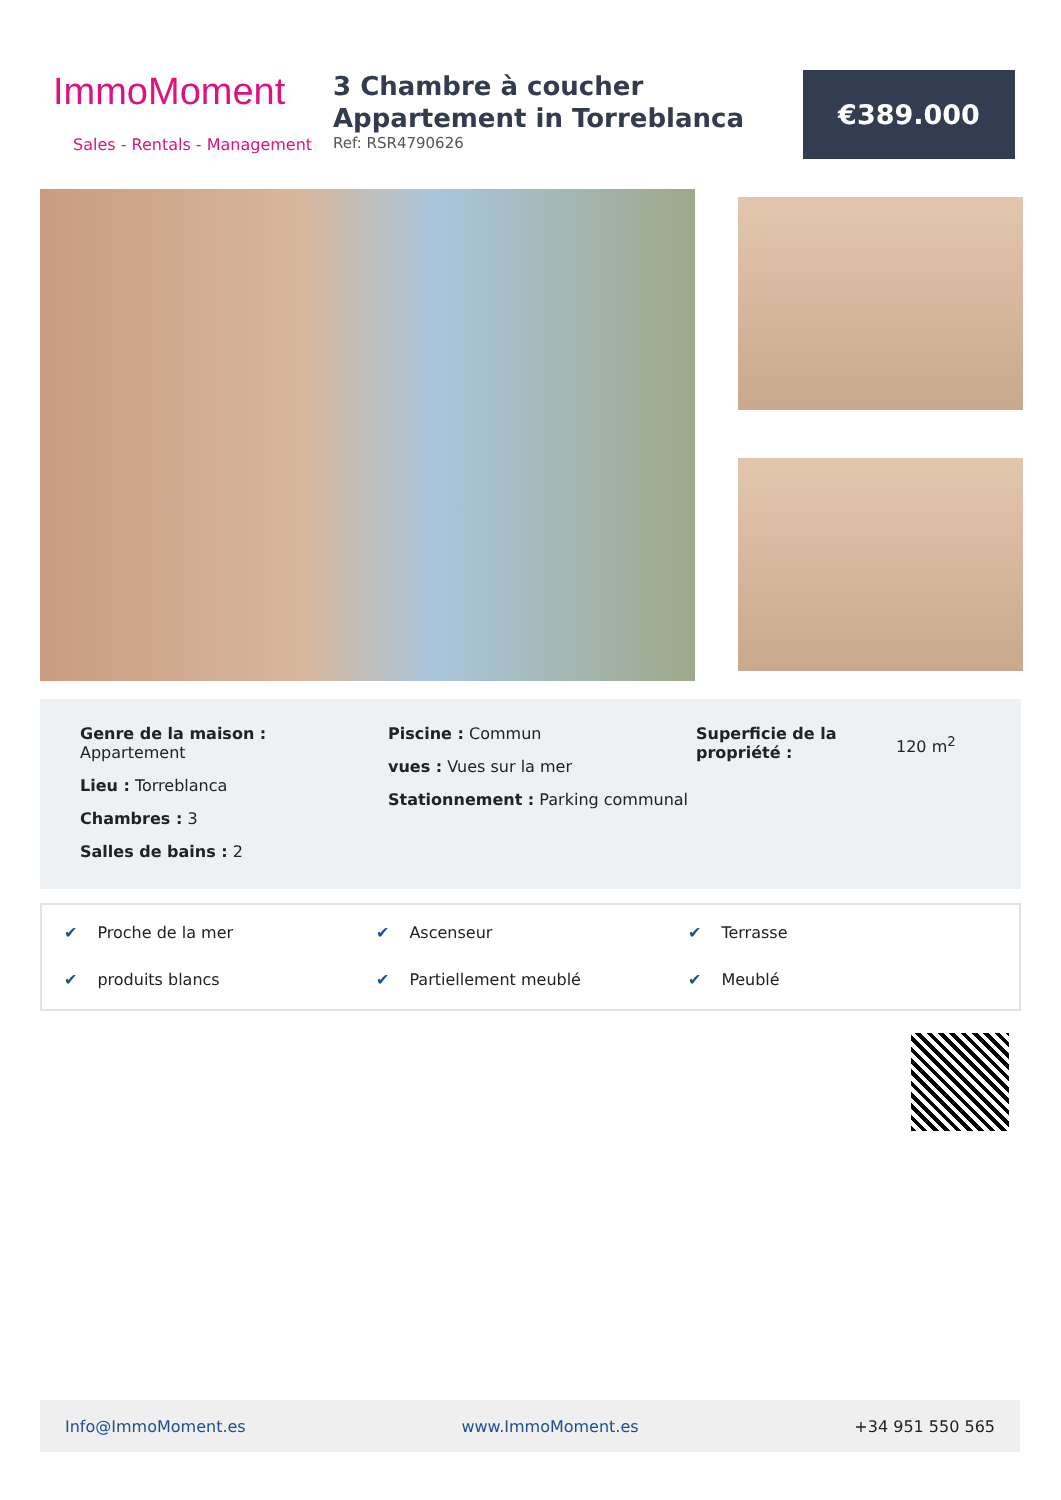ImmoMoment
Sales - Rentals - Management
3 Chambre à coucher Appartement in Torreblanca
Ref: RSR4790626
€389.000
Genre de la maison :
Appartement
Lieu : Torreblanca
Chambres : 3
Salles de bains : 2
Piscine : Commun
vues : Vues sur la mer
Stationnement : Parking communal
Superficie de la propriété :
120 m<sup>2</sup>
✔ Proche de la mer ✔ Ascenseur ✔ Terrasse ✔ produits blancs ✔ Partiellement meublé ✔ Meublé
Info@ImmoMoment.es www.ImmoMoment.es +34 951 550 565